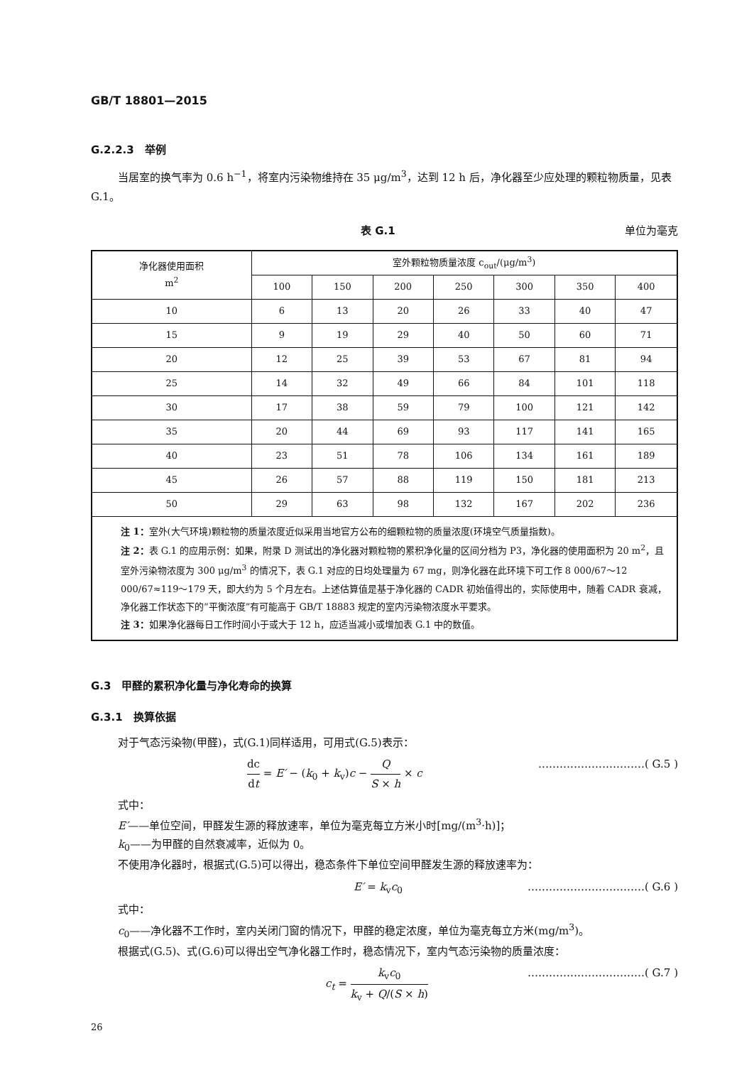GB/T 18801—2015
G.2.2.3　举例
当居室的换气率为 0.6 h<sup>−1</sup>，将室内污染物维持在 35 μg/m<sup>3</sup>，达到 12 h 后，净化器至少应处理的颗粒物质量，见表 G.1。
表 G.1 单位为毫克
| 净化器使用面积 m<sup>2</sup> | 室外颗粒物质量浓度 c<sub>out</sub>/(μg/m<sup>3</sup>) | | | | | | |
| --- | --- | --- | --- | --- | --- | --- | --- |
| | 100 | 150 | 200 | 250 | 300 | 350 | 400 |
| 10 | 6 | 13 | 20 | 26 | 33 | 40 | 47 |
| 15 | 9 | 19 | 29 | 40 | 50 | 60 | 71 |
| 20 | 12 | 25 | 39 | 53 | 67 | 81 | 94 |
| 25 | 14 | 32 | 49 | 66 | 84 | 101 | 118 |
| 30 | 17 | 38 | 59 | 79 | 100 | 121 | 142 |
| 35 | 20 | 44 | 69 | 93 | 117 | 141 | 165 |
| 40 | 23 | 51 | 78 | 106 | 134 | 161 | 189 |
| 45 | 26 | 57 | 88 | 119 | 150 | 181 | 213 |
| 50 | 29 | 63 | 98 | 132 | 167 | 202 | 236 |
| 注 1： 室外(大气环境)颗粒物的质量浓度近似采用当地官方公布的细颗粒物的质量浓度(环境空气质量指数)。 注 2： 表 G.1 的应用示例：如果，附录 D 测试出的净化器对颗粒物的累积净化量的区间分档为 P3，净化器的使用面积为 20 m<sup>2</sup>，且室外污染物浓度为 300 μg/m<sup>3</sup> 的情况下，表 G.1 对应的日均处理量为 67 mg，则净化器在此环境下可工作 8 000/67～12 000/67≈119～179 天，即大约为 5 个月左右。上述估算值是基于净化器的 CADR 初始值得出的，实际使用中，随着 CADR 衰减，净化器工作状态下的“平衡浓度”有可能高于 GB/T 18883 规定的室内污染物浓度水平要求。 注 3： 如果净化器每日工作时间小于或大于 12 h，应适当减小或增加表 G.1 中的数值。 | | | | | | | |
G.3　甲醛的累积净化量与净化寿命的换算
G.3.1　换算依据
对于气态污染物(甲醛)，式(G.1)同样适用，可用式(G.5)表示：
dc dt = E′ − (k<sub>0</sub> + k<sub>v</sub>)c − Q S × h × c …………………………( G.5 )
式中：
E′——单位空间，甲醛发生源的释放速率，单位为毫克每立方米小时[mg/(m<sup>3</sup>·h)]；
k<sub>0</sub>——为甲醛的自然衰减率，近似为 0。
不使用净化器时，根据式(G.5)可以得出，稳态条件下单位空间甲醛发生源的释放速率为：
E′ = k<sub>v</sub>c<sub>0</sub> ……………………………( G.6 )
式中：
c<sub>0</sub>——净化器不工作时，室内关闭门窗的情况下，甲醛的稳定浓度，单位为毫克每立方米(mg/m<sup>3</sup>)。
根据式(G.5)、式(G.6)可以得出空气净化器工作时，稳态情况下，室内气态污染物的质量浓度：
c<sub>t</sub> = k<sub>v</sub>c<sub>0</sub> k<sub>v</sub> + Q/(S × h) ……………………………( G.7 )
26